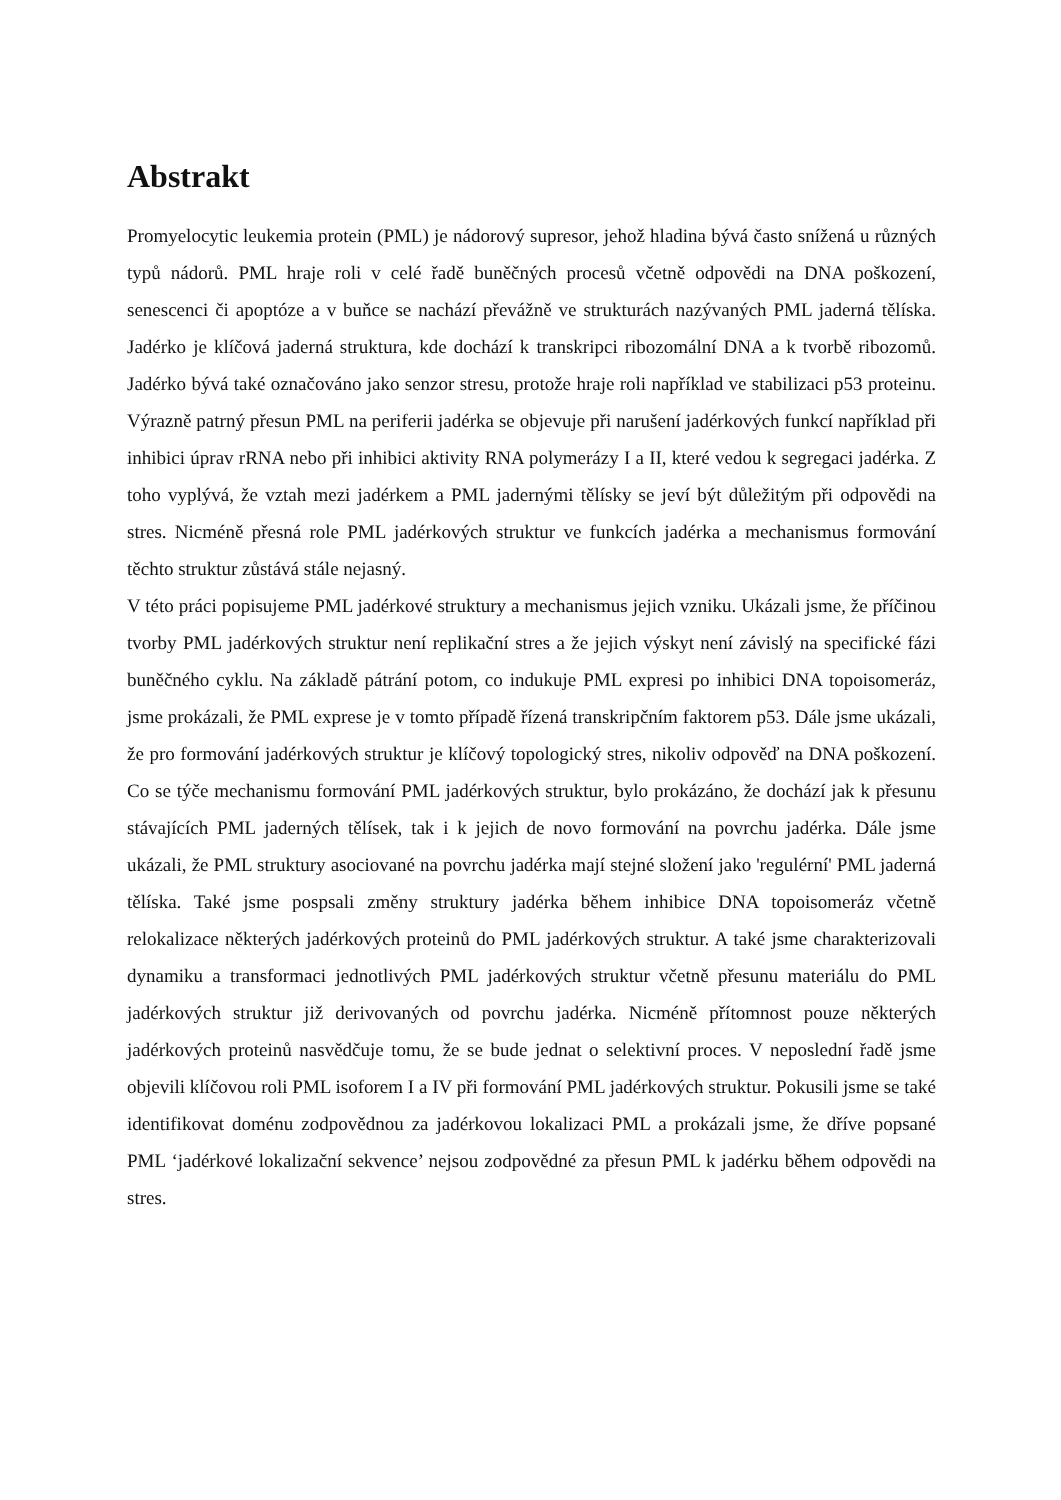Abstrakt
Promyelocytic leukemia protein (PML) je nádorový supresor, jehož hladina bývá často snížená u různých typů nádorů. PML hraje roli v celé řadě buněčných procesů včetně odpovědi na DNA poškození, senescenci či apoptóze a v buňce se nachází převážně ve strukturách nazývaných PML jaderná tělíska. Jadérko je klíčová jaderná struktura, kde dochází k transkripci ribozomální DNA a k tvorbě ribozomů. Jadérko bývá také označováno jako senzor stresu, protože hraje roli například ve stabilizaci p53 proteinu. Výrazně patrný přesun PML na periferii jadérka se objevuje při narušení jadérkových funkcí například při inhibici úprav rRNA nebo při inhibici aktivity RNA polymerázy I a II, které vedou k segregaci jadérka. Z toho vyplývá, že vztah mezi jadérkem a PML jadernými tělísky se jeví být důležitým při odpovědi na stres. Nicméně přesná role PML jadérkových struktur ve funkcích jadérka a mechanismus formování těchto struktur zůstává stále nejasný.
V této práci popisujeme PML jadérkové struktury a mechanismus jejich vzniku. Ukázali jsme, že příčinou tvorby PML jadérkových struktur není replikační stres a že jejich výskyt není závislý na specifické fázi buněčného cyklu. Na základě pátrání potom, co indukuje PML expresi po inhibici DNA topoisomeráz, jsme prokázali, že PML exprese je v tomto případě řízená transkripčním faktorem p53. Dále jsme ukázali, že pro formování jadérkových struktur je klíčový topologický stres, nikoliv odpověď na DNA poškození. Co se týče mechanismu formování PML jadérkových struktur, bylo prokázáno, že dochází jak k přesunu stávajících PML jaderných tělísek, tak i k jejich de novo formování na povrchu jadérka. Dále jsme ukázali, že PML struktury asociované na povrchu jadérka mají stejné složení jako 'regulérní' PML jaderná tělíska. Také jsme pospsali změny struktury jadérka během inhibice DNA topoisomeráz včetně relokalizace některých jadérkových proteinů do PML jadérkových struktur. A také jsme charakterizovali dynamiku a transformaci jednotlivých PML jadérkových struktur včetně přesunu materiálu do PML jadérkových struktur již derivovaných od povrchu jadérka. Nicméně přítomnost pouze některých jadérkových proteinů nasvědčuje tomu, že se bude jednat o selektivní proces. V neposlední řadě jsme objevili klíčovou roli PML isoforem I a IV při formování PML jadérkových struktur. Pokusili jsme se také identifikovat doménu zodpovědnou za jadérkovou lokalizaci PML a prokázali jsme, že dříve popsané PML ‘jadérkové lokalizační sekvence’ nejsou zodpovědné za přesun PML k jadérku během odpovědi na stres.